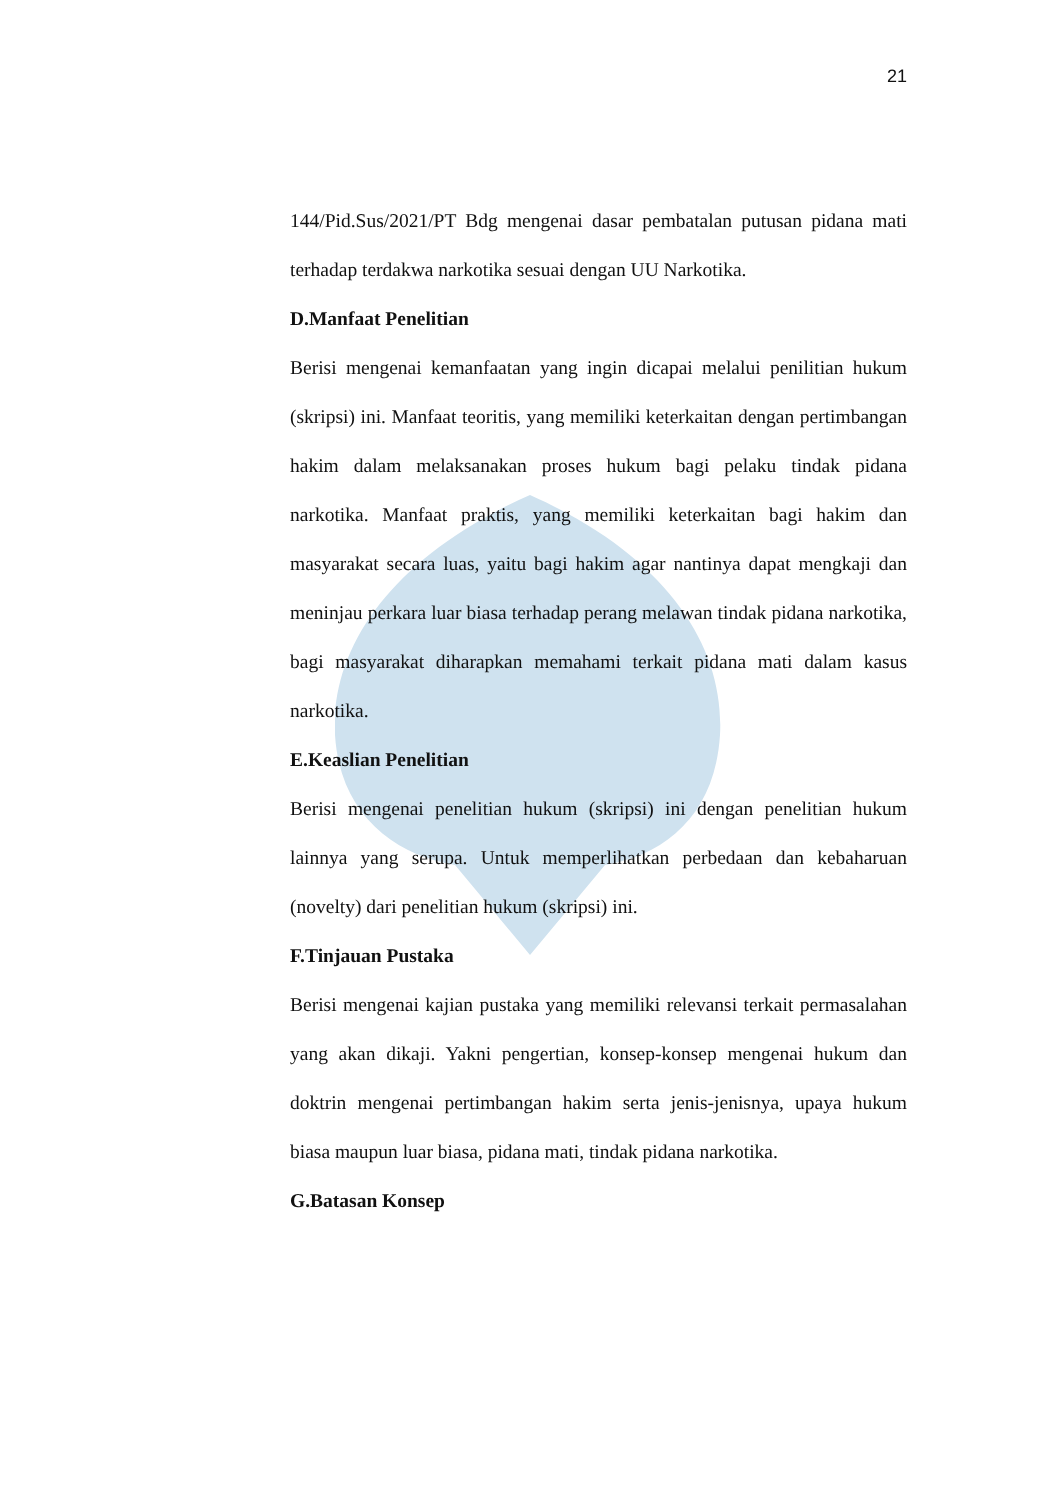21
144/Pid.Sus/2021/PT Bdg mengenai dasar pembatalan putusan pidana mati terhadap terdakwa narkotika sesuai dengan UU Narkotika.
D.Manfaat Penelitian
Berisi mengenai kemanfaatan yang ingin dicapai melalui penilitian hukum (skripsi) ini. Manfaat teoritis, yang memiliki keterkaitan dengan pertimbangan hakim dalam melaksanakan proses hukum bagi pelaku tindak pidana narkotika. Manfaat praktis, yang memiliki keterkaitan bagi hakim dan masyarakat secara luas, yaitu bagi hakim agar nantinya dapat mengkaji dan meninjau perkara luar biasa terhadap perang melawan tindak pidana narkotika, bagi masyarakat diharapkan memahami terkait pidana mati dalam kasus narkotika.
E.Keaslian Penelitian
Berisi mengenai penelitian hukum (skripsi) ini dengan penelitian hukum lainnya yang serupa. Untuk memperlihatkan perbedaan dan kebaharuan (novelty) dari penelitian hukum (skripsi) ini.
F.Tinjauan Pustaka
Berisi mengenai kajian pustaka yang memiliki relevansi terkait permasalahan yang akan dikaji. Yakni pengertian, konsep-konsep mengenai hukum dan doktrin mengenai pertimbangan hakim serta jenis-jenisnya, upaya hukum biasa maupun luar biasa, pidana mati, tindak pidana narkotika.
G.Batasan Konsep